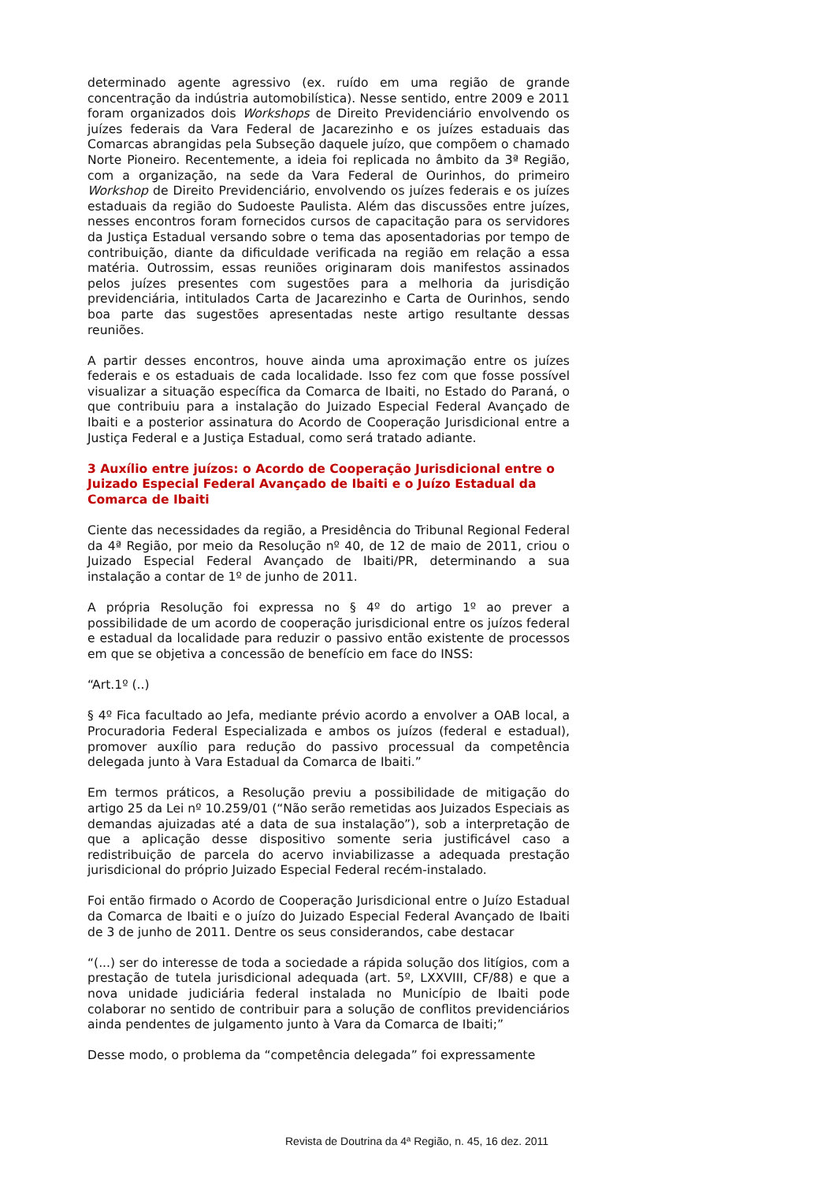determinado agente agressivo (ex. ruído em uma região de grande concentração da indústria automobilística). Nesse sentido, entre 2009 e 2011 foram organizados dois Workshops de Direito Previdenciário envolvendo os juízes federais da Vara Federal de Jacarezinho e os juízes estaduais das Comarcas abrangidas pela Subseção daquele juízo, que compõem o chamado Norte Pioneiro. Recentemente, a ideia foi replicada no âmbito da 3ª Região, com a organização, na sede da Vara Federal de Ourinhos, do primeiro Workshop de Direito Previdenciário, envolvendo os juízes federais e os juízes estaduais da região do Sudoeste Paulista. Além das discussões entre juízes, nesses encontros foram fornecidos cursos de capacitação para os servidores da Justiça Estadual versando sobre o tema das aposentadorias por tempo de contribuição, diante da dificuldade verificada na região em relação a essa matéria. Outrossim, essas reuniões originaram dois manifestos assinados pelos juízes presentes com sugestões para a melhoria da jurisdição previdenciária, intitulados Carta de Jacarezinho e Carta de Ourinhos, sendo boa parte das sugestões apresentadas neste artigo resultante dessas reuniões.
A partir desses encontros, houve ainda uma aproximação entre os juízes federais e os estaduais de cada localidade. Isso fez com que fosse possível visualizar a situação específica da Comarca de Ibaiti, no Estado do Paraná, o que contribuiu para a instalação do Juizado Especial Federal Avançado de Ibaiti e a posterior assinatura do Acordo de Cooperação Jurisdicional entre a Justiça Federal e a Justiça Estadual, como será tratado adiante.
3 Auxílio entre juízos: o Acordo de Cooperação Jurisdicional entre o Juizado Especial Federal Avançado de Ibaiti e o Juízo Estadual da Comarca de Ibaiti
Ciente das necessidades da região, a Presidência do Tribunal Regional Federal da 4ª Região, por meio da Resolução nº 40, de 12 de maio de 2011, criou o Juizado Especial Federal Avançado de Ibaiti/PR, determinando a sua instalação a contar de 1º de junho de 2011.
A própria Resolução foi expressa no § 4º do artigo 1º ao prever a possibilidade de um acordo de cooperação jurisdicional entre os juízos federal e estadual da localidade para reduzir o passivo então existente de processos em que se objetiva a concessão de benefício em face do INSS:
“Art.1º (..)
§ 4º Fica facultado ao Jefa, mediante prévio acordo a envolver a OAB local, a Procuradoria Federal Especializada e ambos os juízos (federal e estadual), promover auxílio para redução do passivo processual da competência delegada junto à Vara Estadual da Comarca de Ibaiti.”
Em termos práticos, a Resolução previu a possibilidade de mitigação do artigo 25 da Lei nº 10.259/01 (“Não serão remetidas aos Juizados Especiais as demandas ajuizadas até a data de sua instalação”), sob a interpretação de que a aplicação desse dispositivo somente seria justificável caso a redistribuição de parcela do acervo inviabilizasse a adequada prestação jurisdicional do próprio Juizado Especial Federal recém-instalado.
Foi então firmado o Acordo de Cooperação Jurisdicional entre o Juízo Estadual da Comarca de Ibaiti e o juízo do Juizado Especial Federal Avançado de Ibaiti de 3 de junho de 2011. Dentre os seus considerandos, cabe destacar
“(...) ser do interesse de toda a sociedade a rápida solução dos litígios, com a prestação de tutela jurisdicional adequada (art. 5º, LXXVIII, CF/88) e que a nova unidade judiciária federal instalada no Município de Ibaiti pode colaborar no sentido de contribuir para a solução de conflitos previdenciários ainda pendentes de julgamento junto à Vara da Comarca de Ibaiti;”
Desse modo, o problema da “competência delegada” foi expressamente
Revista de Doutrina da 4ª Região, n. 45, 16 dez. 2011